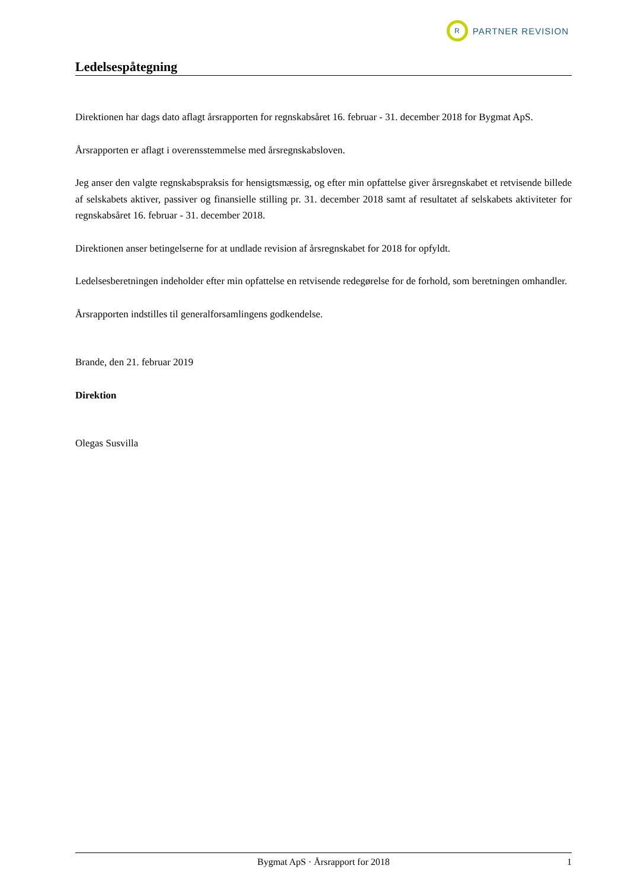R
PARTNER REVISION
Ledelsespåtegning
Direktionen har dags dato aflagt årsrapporten for regnskabsåret 16. februar - 31. december 2018 for Bygmat ApS.
Årsrapporten er aflagt i overensstemmelse med årsregnskabsloven.
Jeg anser den valgte regnskabspraksis for hensigtsmæssig, og efter min opfattelse giver årsregnskabet et retvisende billede af selskabets aktiver, passiver og finansielle stilling pr. 31. december 2018 samt af resultatet af selskabets aktiviteter for regnskabsåret 16. februar - 31. december 2018.
Direktionen anser betingelserne for at undlade revision af årsregnskabet for 2018 for opfyldt.
Ledelsesberetningen indeholder efter min opfattelse en retvisende redegørelse for de forhold, som beretningen omhandler.
Årsrapporten indstilles til generalforsamlingens godkendelse.
Brande, den 21. februar 2019
Direktion
Olegas Susvilla
Bygmat ApS · Årsrapport for 2018 1